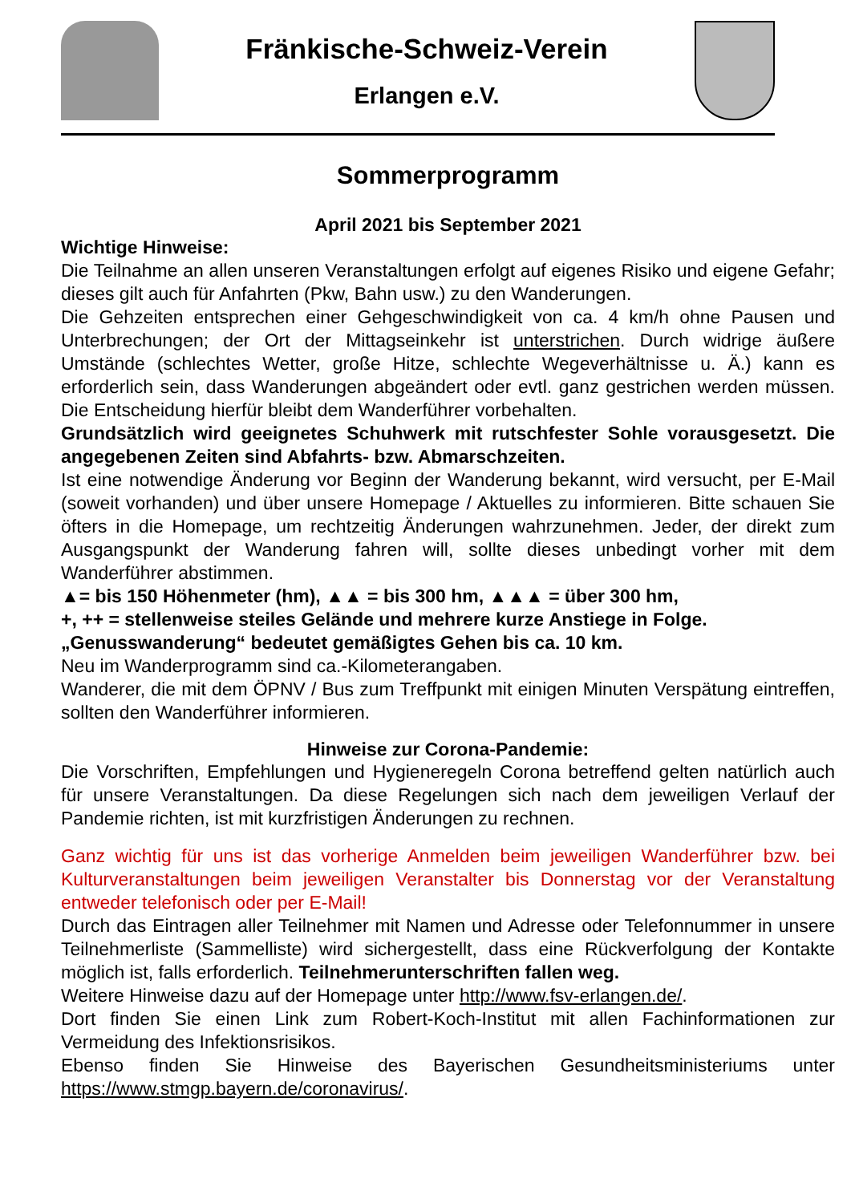Fränkische-Schweiz-Verein
Erlangen e.V.
Sommerprogramm
April 2021 bis September 2021
Wichtige Hinweise:
Die Teilnahme an allen unseren Veranstaltungen erfolgt auf eigenes Risiko und eigene Gefahr; dieses gilt auch für Anfahrten (Pkw, Bahn usw.) zu den Wanderungen.
Die Gehzeiten entsprechen einer Gehgeschwindigkeit von ca. 4 km/h ohne Pausen und Unterbrechungen; der Ort der Mittagseinkehr ist unterstrichen. Durch widrige äußere Umstände (schlechtes Wetter, große Hitze, schlechte Wegeverhältnisse u. Ä.) kann es erforderlich sein, dass Wanderungen abgeändert oder evtl. ganz gestrichen werden müssen. Die Entscheidung hierfür bleibt dem Wanderführer vorbehalten.
Grundsätzlich wird geeignetes Schuhwerk mit rutschfester Sohle vorausgesetzt. Die angegebenen Zeiten sind Abfahrts- bzw. Abmarschzeiten.
Ist eine notwendige Änderung vor Beginn der Wanderung bekannt, wird versucht, per E-Mail (soweit vorhanden) und über unsere Homepage / Aktuelles zu informieren. Bitte schauen Sie öfters in die Homepage, um rechtzeitig Änderungen wahrzunehmen. Jeder, der direkt zum Ausgangspunkt der Wanderung fahren will, sollte dieses unbedingt vorher mit dem Wanderführer abstimmen.
▲= bis 150 Höhenmeter (hm), ▲▲ = bis 300 hm, ▲▲▲ = über 300 hm,
+, ++ = stellenweise steiles Gelände und mehrere kurze Anstiege in Folge.
„Genusswanderung“ bedeutet gemäßigtes Gehen bis ca. 10 km.
Neu im Wanderprogramm sind ca.-Kilometerangaben.
Wanderer, die mit dem ÖPNV / Bus zum Treffpunkt mit einigen Minuten Verspätung eintreffen, sollten den Wanderführer informieren.
Hinweise zur Corona-Pandemie:
Die Vorschriften, Empfehlungen und Hygieneregeln Corona betreffend gelten natürlich auch für unsere Veranstaltungen. Da diese Regelungen sich nach dem jeweiligen Verlauf der Pandemie richten, ist mit kurzfristigen Änderungen zu rechnen.
Ganz wichtig für uns ist das vorherige Anmelden beim jeweiligen Wanderführer bzw. bei Kulturveranstaltungen beim jeweiligen Veranstalter bis Donnerstag vor der Veranstaltung entweder telefonisch oder per E-Mail!
Durch das Eintragen aller Teilnehmer mit Namen und Adresse oder Telefonnummer in unsere Teilnehmerliste (Sammelliste) wird sichergestellt, dass eine Rückverfolgung der Kontakte möglich ist, falls erforderlich. Teilnehmerunterschriften fallen weg.
Weitere Hinweise dazu auf der Homepage unter http://www.fsv-erlangen.de/.
Dort finden Sie einen Link zum Robert-Koch-Institut mit allen Fachinformationen zur Vermeidung des Infektionsrisikos.
Ebenso finden Sie Hinweise des Bayerischen Gesundheitsministeriums unter https://www.stmgp.bayern.de/coronavirus/.